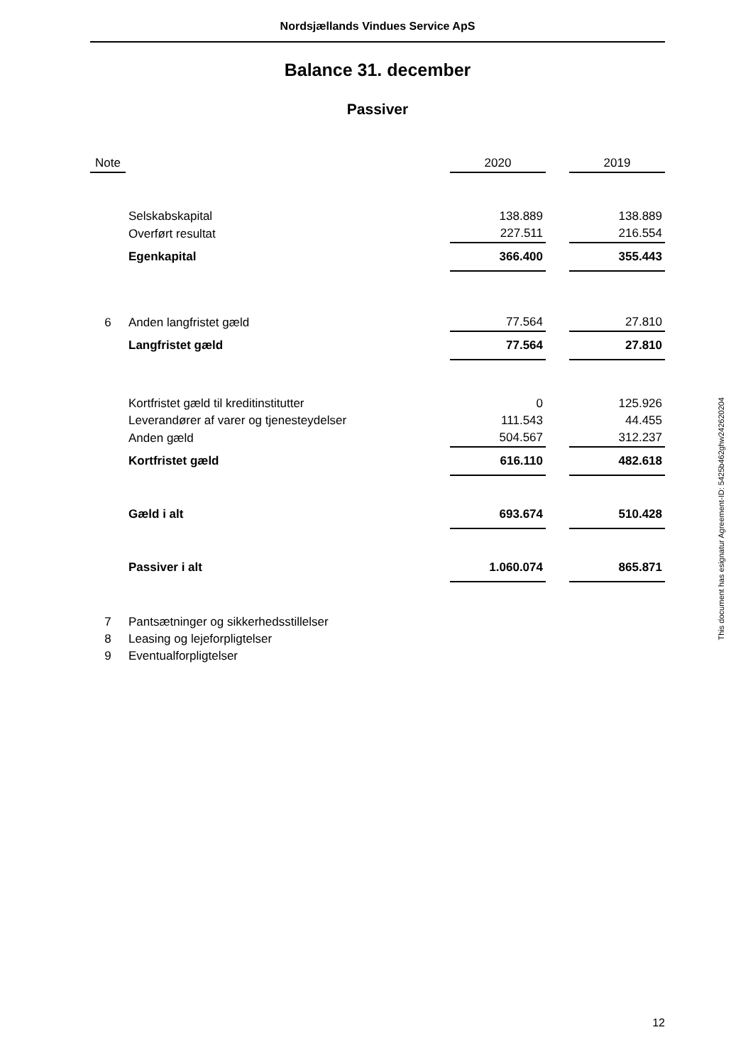Nordsjællands Vindues Service ApS
Balance 31. december
Passiver
| Note | | 2020 | | 2019 |
| --- | --- | --- | --- | --- |
| | Selskabskapital | 138.889 | | 138.889 |
| | Overført resultat | 227.511 | | 216.554 |
| | Egenkapital | 366.400 | | 355.443 |
| 6 | Anden langfristet gæld | 77.564 | | 27.810 |
| | Langfristet gæld | 77.564 | | 27.810 |
| | Kortfristet gæld til kreditinstitutter | 0 | | 125.926 |
| | Leverandører af varer og tjenesteydelser | 111.543 | | 44.455 |
| | Anden gæld | 504.567 | | 312.237 |
| | Kortfristet gæld | 616.110 | | 482.618 |
| | Gæld i alt | 693.674 | | 510.428 |
| | Passiver i alt | 1.060.074 | | 865.871 |
| 7 | Pantsætninger og sikkerhedsstillelser | | | |
| 8 | Leasing og lejeforpligtelser | | | |
| 9 | Eventualforpligtelser | | | |
This document has esignatur Agreement-ID: 5425b462ghw242620204
12